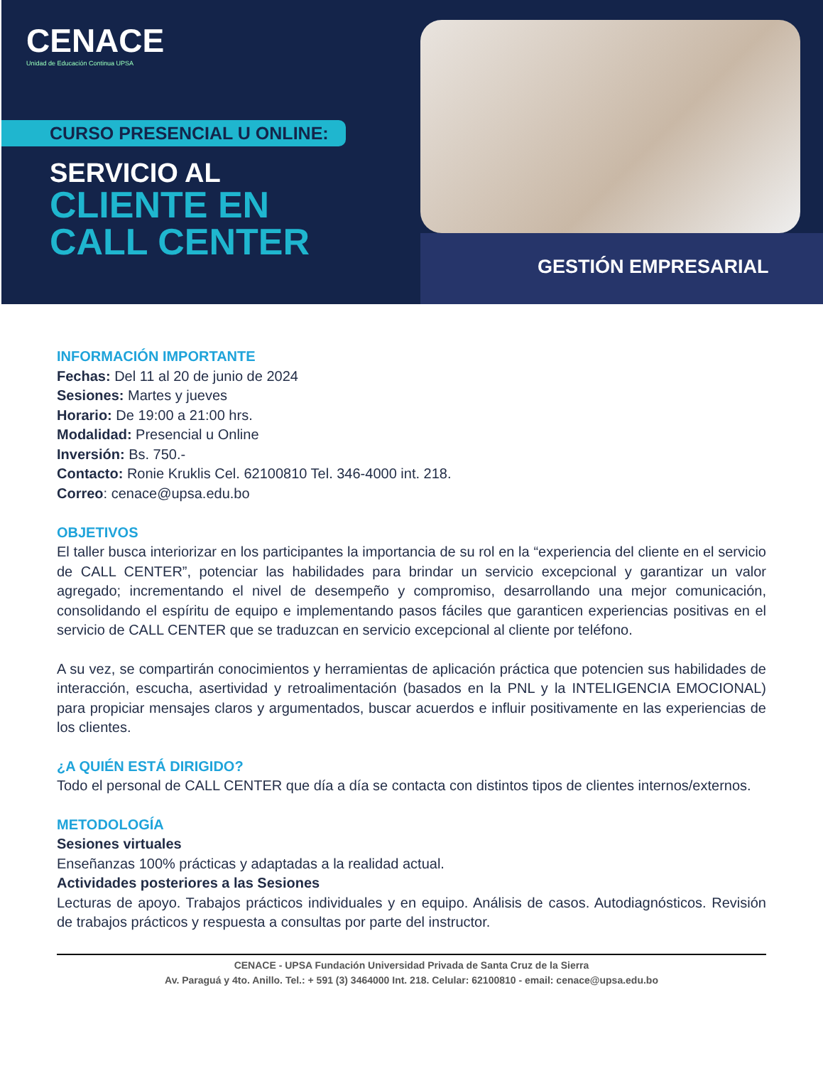CENACE
Unidad de Educación Continua UPSA
CURSO PRESENCIAL U ONLINE:
SERVICIO AL
CLIENTE EN
CALL CENTER
GESTIÓN EMPRESARIAL
INFORMACIÓN IMPORTANTE
Fechas: Del 11 al 20 de junio de 2024
Sesiones: Martes y jueves
Horario: De 19:00 a 21:00 hrs.
Modalidad: Presencial u Online
Inversión: Bs. 750.-
Contacto: Ronie Kruklis Cel. 62100810 Tel. 346-4000 int. 218.
Correo: cenace@upsa.edu.bo
OBJETIVOS
El taller busca interiorizar en los participantes la importancia de su rol en la “experiencia del cliente en el servicio de CALL CENTER”, potenciar las habilidades para brindar un servicio excepcional y garantizar un valor agregado; incrementando el nivel de desempeño y compromiso, desarrollando una mejor comunicación, consolidando el espíritu de equipo e implementando pasos fáciles que garanticen experiencias positivas en el servicio de CALL CENTER que se traduzcan en servicio excepcional al cliente por teléfono.
A su vez, se compartirán conocimientos y herramientas de aplicación práctica que potencien sus habilidades de interacción, escucha, asertividad y retroalimentación (basados en la PNL y la INTELIGENCIA EMOCIONAL) para propiciar mensajes claros y argumentados, buscar acuerdos e influir positivamente en las experiencias de los clientes.
¿A QUIÉN ESTÁ DIRIGIDO?
Todo el personal de CALL CENTER que día a día se contacta con distintos tipos de clientes internos/externos.
METODOLOGÍA
Sesiones virtuales
Enseñanzas 100% prácticas y adaptadas a la realidad actual.
Actividades posteriores a las Sesiones
Lecturas de apoyo. Trabajos prácticos individuales y en equipo. Análisis de casos. Autodiagnósticos. Revisión de trabajos prácticos y respuesta a consultas por parte del instructor.
CENACE - UPSA Fundación Universidad Privada de Santa Cruz de la Sierra
Av. Paraguá y 4to. Anillo. Tel.: + 591 (3) 3464000 Int. 218. Celular: 62100810 - email: cenace@upsa.edu.bo